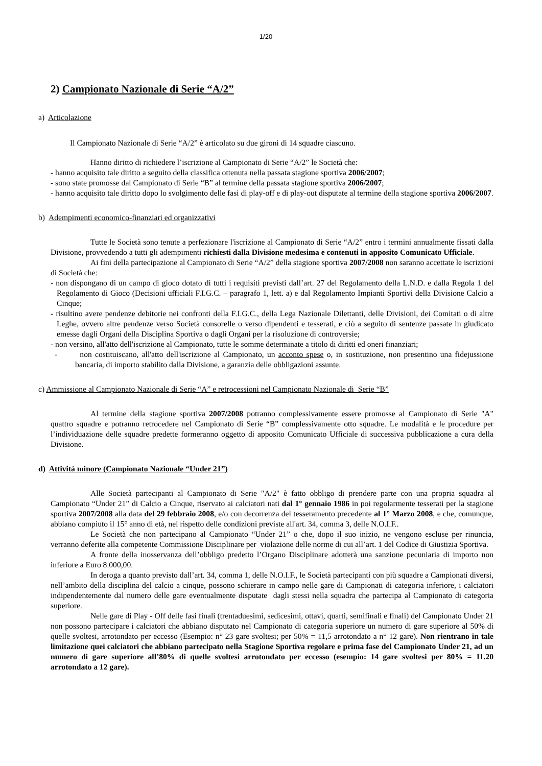1/20
2) Campionato Nazionale di Serie “A/2”
a) Articolazione
Il Campionato Nazionale di Serie “A/2” è articolato su due gironi di 14 squadre ciascuno.
Hanno diritto di richiedere l’iscrizione al Campionato di Serie “A/2” le Società che:
- hanno acquisito tale diritto a seguito della classifica ottenuta nella passata stagione sportiva 2006/2007;
- sono state promosse dal Campionato di Serie “B” al termine della passata stagione sportiva 2006/2007;
- hanno acquisito tale diritto dopo lo svolgimento delle fasi di play-off e di play-out disputate al termine della stagione sportiva 2006/2007.
b) Adempimenti economico-finanziari ed organizzativi
Tutte le Società sono tenute a perfezionare l'iscrizione al Campionato di Serie “A/2” entro i termini annualmente fissati dalla Divisione, provvedendo a tutti gli adempimenti richiesti dalla Divisione medesima e contenuti in apposito Comunicato Ufficiale.
Ai fini della partecipazione al Campionato di Serie “A/2” della stagione sportiva 2007/2008 non saranno accettate le iscrizioni di Società che:
- non dispongano di un campo di gioco dotato di tutti i requisiti previsti dall’art. 27 del Regolamento della L.N.D. e dalla Regola 1 del Regolamento di Gioco (Decisioni ufficiali F.I.G.C. – paragrafo 1, lett. a) e dal Regolamento Impianti Sportivi della Divisione Calcio a Cinque;
- risultino avere pendenze debitorie nei confronti della F.I.G.C., della Lega Nazionale Dilettanti, delle Divisioni, dei Comitati o di altre Leghe, ovvero altre pendenze verso Società consorelle o verso dipendenti e tesserati, e ciò a seguito di sentenze passate in giudicato emesse dagli Organi della Disciplina Sportiva o dagli Organi per la risoluzione di controversie;
- non versino, all'atto dell'iscrizione al Campionato, tutte le somme determinate a titolo di diritti ed oneri finanziari;
- non costituiscano, all'atto dell'iscrizione al Campionato, un acconto spese o, in sostituzione, non presentino una fidejussione bancaria, di importo stabilito dalla Divisione, a garanzia delle obbligazioni assunte.
c) Ammissione al Campionato Nazionale di Serie “A” e retrocessioni nel Campionato Nazionale di Serie “B”
Al termine della stagione sportiva 2007/2008 potranno complessivamente essere promosse al Campionato di Serie "A" quattro squadre e potranno retrocedere nel Campionato di Serie “B” complessivamente otto squadre. Le modalità e le procedure per l’individuazione delle squadre predette formeranno oggetto di apposito Comunicato Ufficiale di successiva pubblicazione a cura della Divisione.
d) Attività minore (Campionato Nazionale “Under 21”)
Alle Società partecipanti al Campionato di Serie "A/2" è fatto obbligo di prendere parte con una propria squadra al Campionato “Under 21” di Calcio a Cinque, riservato ai calciatori nati dal 1° gennaio 1986 in poi regolarmente tesserati per la stagione sportiva 2007/2008 alla data del 29 febbraio 2008, e/o con decorrenza del tesseramento precedente al 1° Marzo 2008, e che, comunque, abbiano compiuto il 15° anno di età, nel rispetto delle condizioni previste all'art. 34, comma 3, delle N.O.I.F..
Le Società che non partecipano al Campionato “Under 21” o che, dopo il suo inizio, ne vengono escluse per rinuncia, verranno deferite alla competente Commissione Disciplinare per violazione delle norme di cui all’art. 1 del Codice di Giustizia Sportiva.
A fronte della inosservanza dell’obbligo predetto l’Organo Disciplinare adotterà una sanzione pecuniaria di importo non inferiore a Euro 8.000,00.
In deroga a quanto previsto dall’art. 34, comma 1, delle N.O.I.F., le Società partecipanti con più squadre a Campionati diversi, nell’ambito della disciplina del calcio a cinque, possono schierare in campo nelle gare di Campionati di categoria inferiore, i calciatori indipendentemente dal numero delle gare eventualmente disputate dagli stessi nella squadra che partecipa al Campionato di categoria superiore.
Nelle gare di Play - Off delle fasi finali (trentaduesimi, sedicesimi, ottavi, quarti, semifinali e finali) del Campionato Under 21 non possono partecipare i calciatori che abbiano disputato nel Campionato di categoria superiore un numero di gare superiore al 50% di quelle svoltesi, arrotondato per eccesso (Esempio: n° 23 gare svoltesi; per 50% = 11,5 arrotondato a n° 12 gare). Non rientrano in tale limitazione quei calciatori che abbiano partecipato nella Stagione Sportiva regolare e prima fase del Campionato Under 21, ad un numero di gare superiore all’80% di quelle svoltesi arrotondato per eccesso (esempio: 14 gare svoltesi per 80% = 11.20 arrotondato a 12 gare).